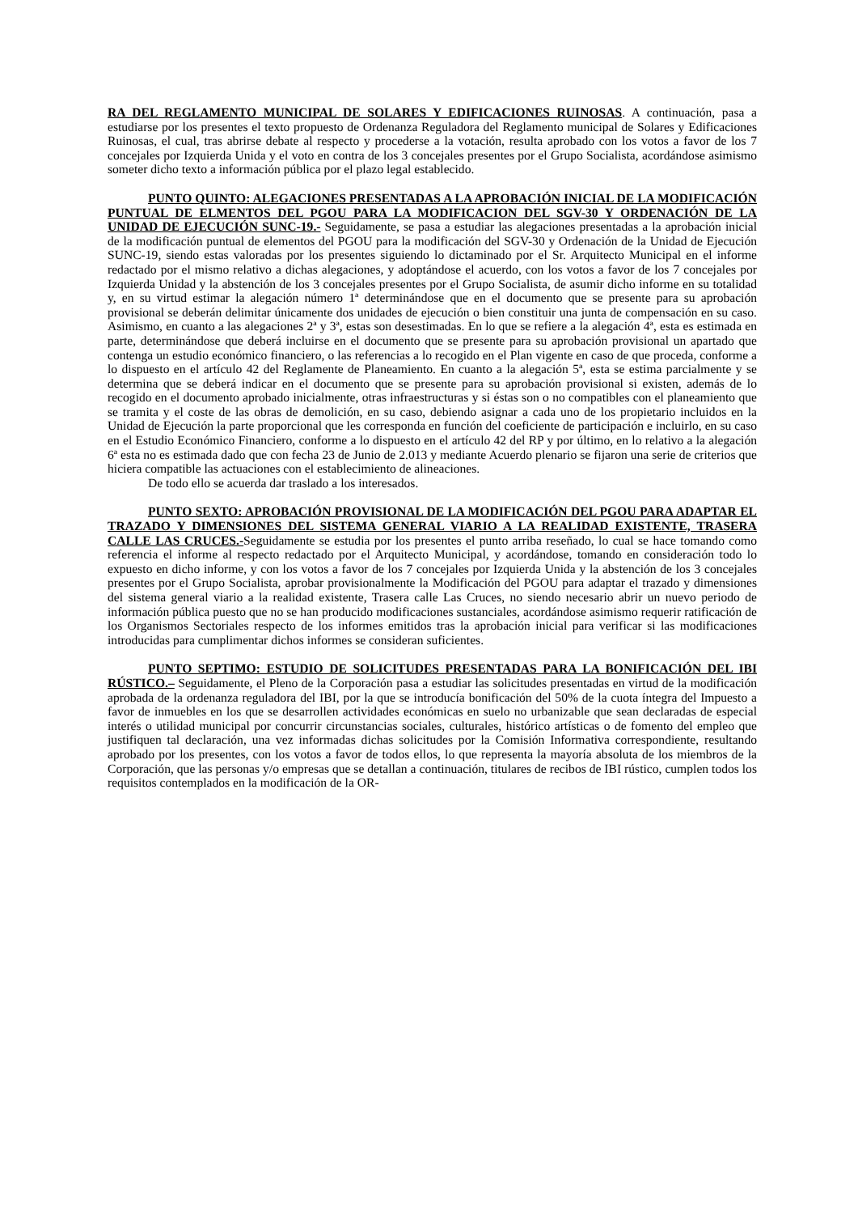RA DEL REGLAMENTO MUNICIPAL DE SOLARES Y EDIFICACIONES RUINOSAS. A continuación, pasa a estudiarse por los presentes el texto propuesto de Ordenanza Reguladora del Reglamento municipal de Solares y Edificaciones Ruinosas, el cual, tras abrirse debate al respecto y procederse a la votación, resulta aprobado con los votos a favor de los 7 concejales por Izquierda Unida y el voto en contra de los 3 concejales presentes por el Grupo Socialista, acordándose asimismo someter dicho texto a información pública por el plazo legal establecido.
PUNTO QUINTO: ALEGACIONES PRESENTADAS A LA APROBACIÓN INICIAL DE LA MODIFICACIÓN PUNTUAL DE ELMENTOS DEL PGOU PARA LA MODIFICACION DEL SGV-30 Y ORDENACIÓN DE LA UNIDAD DE EJECUCIÓN SUNC-19.- Seguidamente, se pasa a estudiar las alegaciones presentadas a la aprobación inicial de la modificación puntual de elementos del PGOU para la modificación del SGV-30 y Ordenación de la Unidad de Ejecución SUNC-19, siendo estas valoradas por los presentes siguiendo lo dictaminado por el Sr. Arquitecto Municipal en el informe redactado por el mismo relativo a dichas alegaciones, y adoptándose el acuerdo, con los votos a favor de los 7 concejales por Izquierda Unidad y la abstención de los 3 concejales presentes por el Grupo Socialista, de asumir dicho informe en su totalidad y, en su virtud estimar la alegación número 1ª determinándose que en el documento que se presente para su aprobación provisional se deberán delimitar únicamente dos unidades de ejecución o bien constituir una junta de compensación en su caso. Asimismo, en cuanto a las alegaciones 2ª y 3ª, estas son desestimadas. En lo que se refiere a la alegación 4ª, esta es estimada en parte, determinándose que deberá incluirse en el documento que se presente para su aprobación provisional un apartado que contenga un estudio económico financiero, o las referencias a lo recogido en el Plan vigente en caso de que proceda, conforme a lo dispuesto en el artículo 42 del Reglamente de Planeamiento. En cuanto a la alegación 5ª, esta se estima parcialmente y se determina que se deberá indicar en el documento que se presente para su aprobación provisional si existen, además de lo recogido en el documento aprobado inicialmente, otras infraestructuras y si éstas son o no compatibles con el planeamiento que se tramita y el coste de las obras de demolición, en su caso, debiendo asignar a cada uno de los propietario incluidos en la Unidad de Ejecución la parte proporcional que les corresponda en función del coeficiente de participación e incluirlo, en su caso en el Estudio Económico Financiero, conforme a lo dispuesto en el artículo 42 del RP y por último, en lo relativo a la alegación 6ª esta no es estimada dado que con fecha 23 de Junio de 2.013 y mediante Acuerdo plenario se fijaron una serie de criterios que hiciera compatible las actuaciones con el establecimiento de alineaciones.
De todo ello se acuerda dar traslado a los interesados.
PUNTO SEXTO: APROBACIÓN PROVISIONAL DE LA MODIFICACIÓN DEL PGOU PARA ADAPTAR EL TRAZADO Y DIMENSIONES DEL SISTEMA GENERAL VIARIO A LA REALIDAD EXISTENTE, TRASERA CALLE LAS CRUCES.-Seguidamente se estudia por los presentes el punto arriba reseñado, lo cual se hace tomando como referencia el informe al respecto redactado por el Arquitecto Municipal, y acordándose, tomando en consideración todo lo expuesto en dicho informe, y con los votos a favor de los 7 concejales por Izquierda Unida y la abstención de los 3 concejales presentes por el Grupo Socialista, aprobar provisionalmente la Modificación del PGOU para adaptar el trazado y dimensiones del sistema general viario a la realidad existente, Trasera calle Las Cruces, no siendo necesario abrir un nuevo periodo de información pública puesto que no se han producido modificaciones sustanciales, acordándose asimismo requerir ratificación de los Organismos Sectoriales respecto de los informes emitidos tras la aprobación inicial para verificar si las modificaciones introducidas para cumplimentar dichos informes se consideran suficientes.
PUNTO SEPTIMO: ESTUDIO DE SOLICITUDES PRESENTADAS PARA LA BONIFICACIÓN DEL IBI RÚSTICO.– Seguidamente, el Pleno de la Corporación pasa a estudiar las solicitudes presentadas en virtud de la modificación aprobada de la ordenanza reguladora del IBI, por la que se introducía bonificación del 50% de la cuota íntegra del Impuesto a favor de inmuebles en los que se desarrollen actividades económicas en suelo no urbanizable que sean declaradas de especial interés o utilidad municipal por concurrir circunstancias sociales, culturales, histórico artísticas o de fomento del empleo que justifiquen tal declaración, una vez informadas dichas solicitudes por la Comisión Informativa correspondiente, resultando aprobado por los presentes, con los votos a favor de todos ellos, lo que representa la mayoría absoluta de los miembros de la Corporación, que las personas y/o empresas que se detallan a continuación, titulares de recibos de IBI rústico, cumplen todos los requisitos contemplados en la modificación de la OR-